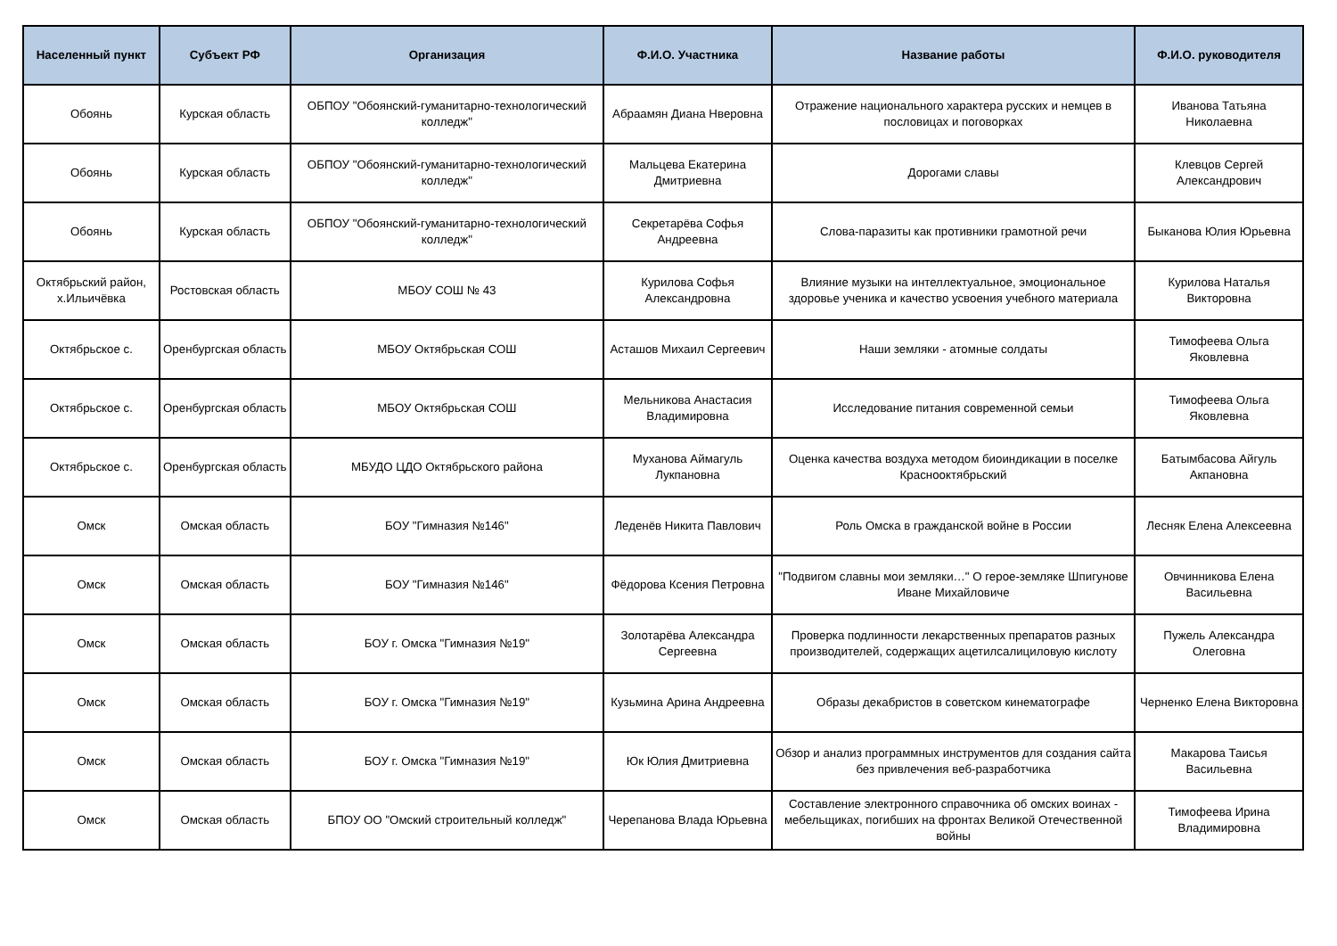| Населенный пункт | Субъект РФ | Организация | Ф.И.О. Участника | Название работы | Ф.И.О. руководителя |
| --- | --- | --- | --- | --- | --- |
| Обоянь | Курская область | ОБПОУ "Обоянский-гуманитарно-технологический колледж" | Абраамян Диана Нверовна | Отражение национального характера русских и немцев в пословицах и поговорках | Иванова Татьяна Николаевна |
| Обоянь | Курская область | ОБПОУ "Обоянский-гуманитарно-технологический колледж" | Мальцева Екатерина Дмитриевна | Дорогами славы | Клевцов Сергей Александрович |
| Обоянь | Курская область | ОБПОУ "Обоянский-гуманитарно-технологический колледж" | Секретарёва Софья Андреевна | Слова-паразиты как противники грамотной речи | Быканова Юлия Юрьевна |
| Октябрьский район, х.Ильичёвка | Ростовская область | МБОУ СОШ № 43 | Курилова Софья Александровна | Влияние музыки на интеллектуальное, эмоциональное здоровье ученика и качество усвоения учебного материала | Курилова Наталья Викторовна |
| Октябрьское с. | Оренбургская область | МБОУ Октябрьская СОШ | Асташов Михаил Сергеевич | Наши земляки - атомные солдаты | Тимофеева Ольга Яковлевна |
| Октябрьское с. | Оренбургская область | МБОУ Октябрьская СОШ | Мельникова Анастасия Владимировна | Исследование питания современной семьи | Тимофеева Ольга Яковлевна |
| Октябрьское с. | Оренбургская область | МБУДО ЦДО Октябрьского района | Муханова Аймагуль Лукпановна | Оценка качества воздуха методом биоиндикации в поселке Краснооктябрьский | Батымбасова Айгуль Акпановна |
| Омск | Омская область | БОУ "Гимназия №146" | Леденёв Никита Павлович | Роль Омска в гражданской войне в России | Лесняк Елена Алексеевна |
| Омск | Омская область | БОУ "Гимназия №146" | Фёдорова Ксения Петровна | "Подвигом славны мои земляки…" О герое-земляке Шпигунове Иване Михайловиче | Овчинникова Елена Васильевна |
| Омск | Омская область | БОУ г. Омска "Гимназия №19" | Золотарёва Александра Сергеевна | Проверка подлинности лекарственных препаратов разных производителей, содержащих ацетилсалициловую кислоту | Пужель Александра Олеговна |
| Омск | Омская область | БОУ г. Омска "Гимназия №19" | Кузьмина Арина Андреевна | Образы декабристов в советском кинематографе | Черненко Елена Викторовна |
| Омск | Омская область | БОУ г. Омска "Гимназия №19" | Юк Юлия Дмитриевна | Обзор и анализ программных инструментов для создания сайта без привлечения веб-разработчика | Макарова Таисья Васильевна |
| Омск | Омская область | БПОУ ОО "Омский строительный колледж" | Черепанова Влада Юрьевна | Составление электронного справочника об омских воинах - мебельщиках, погибших на фронтах Великой Отечественной войны | Тимофеева Ирина Владимировна |